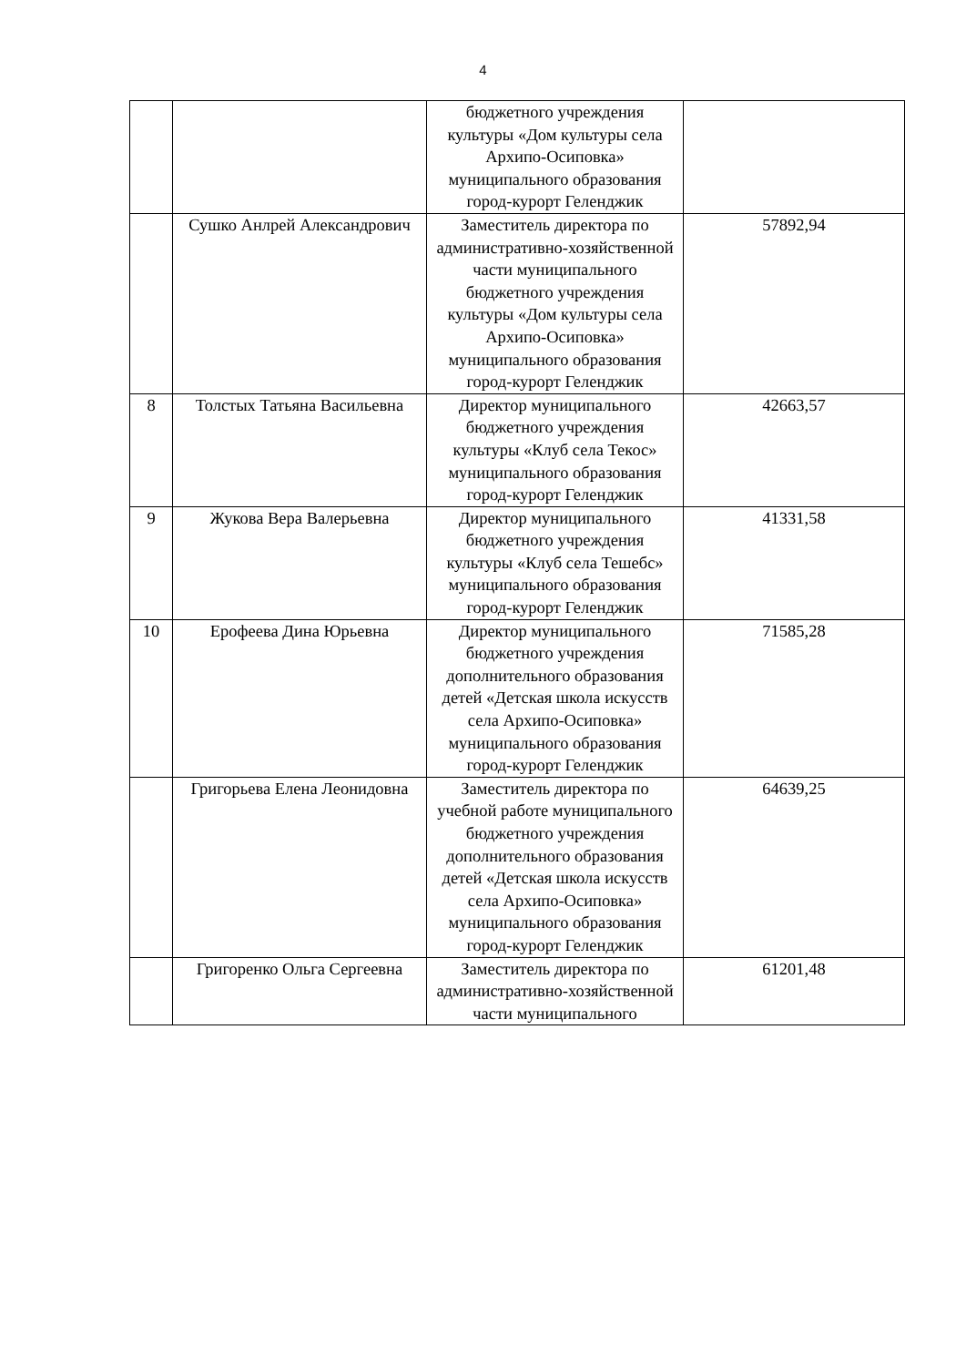4
| | | бюджетного учреждения культуры «Дом культуры села Архипо-Осиповка» муниципального образования город-курорт Геленджик | |
| | Сушко Анлрей Александрович | Заместитель директора по административно-хозяйственной части муниципального бюджетного учреждения культуры «Дом культуры села Архипо-Осиповка» муниципального образования город-курорт Геленджик | 57892,94 |
| 8 | Толстых Татьяна Васильевна | Директор муниципального бюджетного учреждения культуры «Клуб села Текос» муниципального образования город-курорт Геленджик | 42663,57 |
| 9 | Жукова Вера Валерьевна | Директор муниципального бюджетного учреждения культуры «Клуб села Тешебс» муниципального образования город-курорт Геленджик | 41331,58 |
| 10 | Ерофеева Дина Юрьевна | Директор муниципального бюджетного учреждения дополнительного образования детей «Детская школа искусств села Архипо-Осиповка» муниципального образования город-курорт Геленджик | 71585,28 |
| | Григорьева Елена Леонидовна | Заместитель директора по учебной работе муниципального бюджетного учреждения дополнительного образования детей «Детская школа искусств села Архипо-Осиповка» муниципального образования город-курорт Геленджик | 64639,25 |
| | Григоренко Ольга Сергеевна | Заместитель директора по административно-хозяйственной части муниципального | 61201,48 |